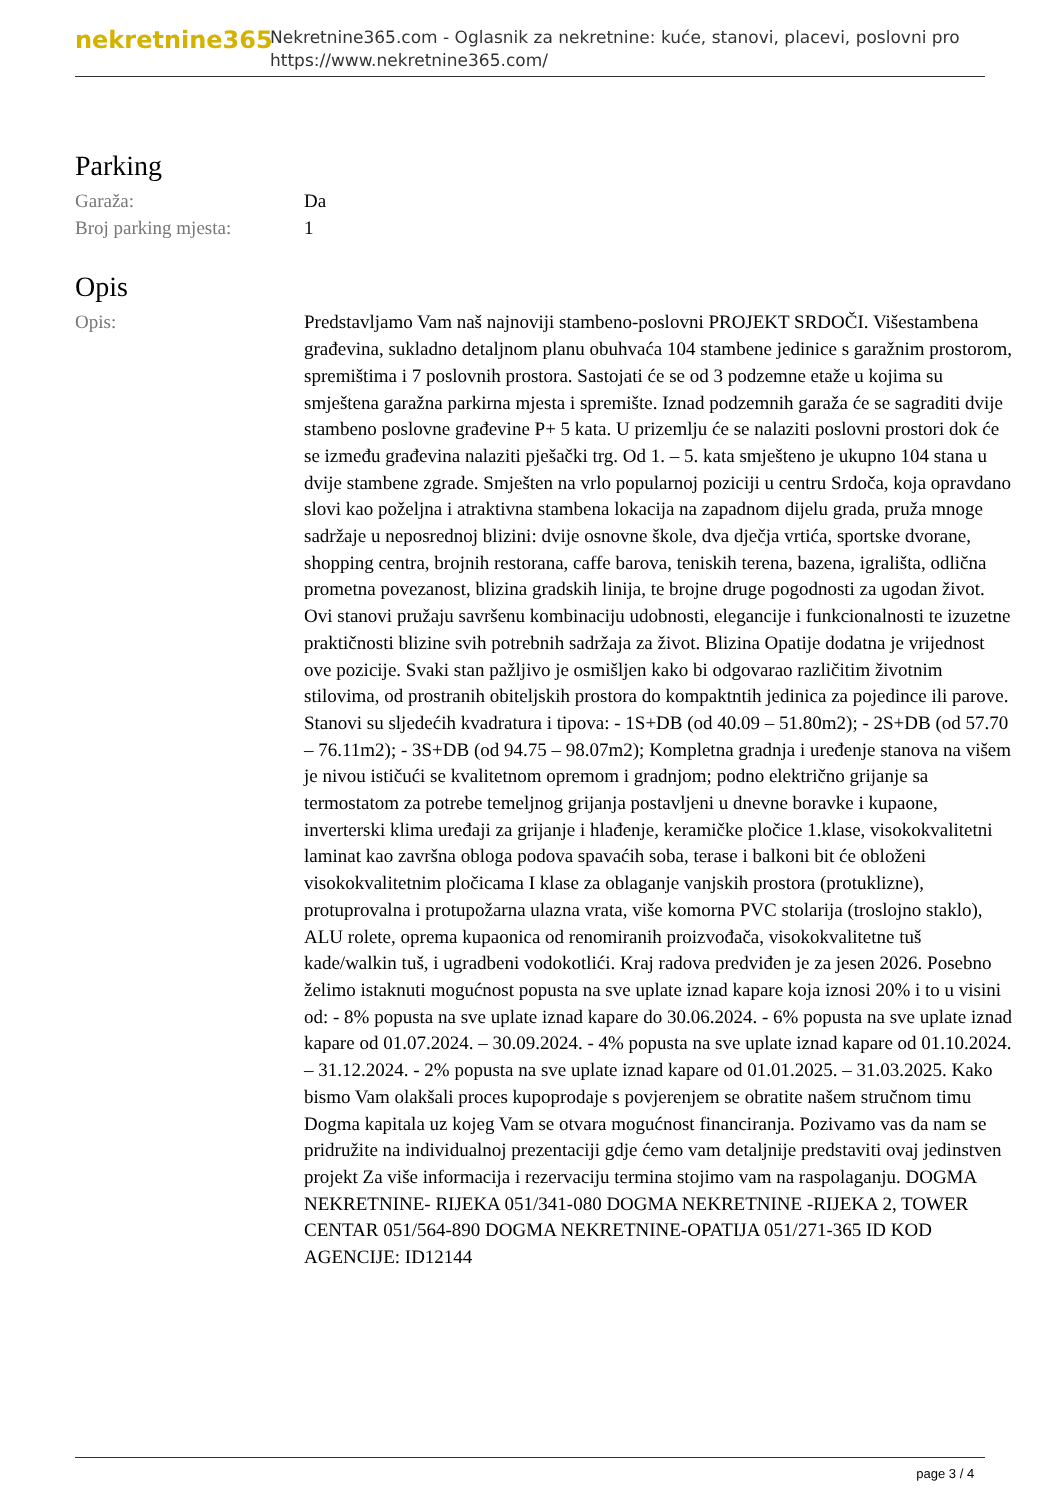nekretnine365
Nekretnine365.com - Oglasnik za nekretnine: kuće, stanovi, placevi, poslovni pro
https://www.nekretnine365.com/
Parking
Garaža: Da
Broj parking mjesta: 1
Opis
Opis: Predstavljamo Vam naš najnoviji stambeno-poslovni PROJEKT SRDOČI. Višestambena građevina, sukladno detaljnom planu obuhvaća 104 stambene jedinice s garažnim prostorom, spremištima i 7 poslovnih prostora. Sastojati će se od 3 podzemne etaže u kojima su smještena garažna parkirna mjesta i spremište. Iznad podzemnih garaža će se sagraditi dvije stambeno poslovne građevine P+ 5 kata. U prizemlju će se nalaziti poslovni prostori dok će se između građevina nalaziti pješački trg. Od 1. – 5. kata smješteno je ukupno 104 stana u dvije stambene zgrade. Smješten na vrlo popularnoj poziciji u centru Srdoča, koja opravdano slovi kao poželjna i atraktivna stambena lokacija na zapadnom dijelu grada, pruža mnoge sadržaje u neposrednoj blizini: dvije osnovne škole, dva dječja vrtića, sportske dvorane, shopping centra, brojnih restorana, caffe barova, teniskih terena, bazena, igrališta, odlična prometna povezanost, blizina gradskih linija, te brojne druge pogodnosti za ugodan život. Ovi stanovi pružaju savršenu kombinaciju udobnosti, elegancije i funkcionalnosti te izuzetne praktičnosti blizine svih potrebnih sadržaja za život. Blizina Opatije dodatna je vrijednost ove pozicije. Svaki stan pažljivo je osmišljen kako bi odgovarao različitim životnim stilovima, od prostranih obiteljskih prostora do kompaktntih jedinica za pojedince ili parove. Stanovi su sljedećih kvadratura i tipova: - 1S+DB (od 40.09 – 51.80m2); - 2S+DB (od 57.70 – 76.11m2); - 3S+DB (od 94.75 – 98.07m2); Kompletna gradnja i uređenje stanova na višem je nivou ističući se kvalitetnom opremom i gradnjom; podno električno grijanje sa termostatom za potrebe temeljnog grijanja postavljeni u dnevne boravke i kupaone, inverterski klima uređaji za grijanje i hlađenje, keramičke pločice 1.klase, visokokvalitetni laminat kao završna obloga podova spavaćih soba, terase i balkoni bit će obloženi visokokvalitetnim pločicama I klase za oblaganje vanjskih prostora (protuklizne), protuprovalna i protupožarna ulazna vrata, više komorna PVC stolarija (troslojno staklo), ALU rolete, oprema kupaonica od renomiranih proizvođača, visokokvalitetne tuš kade/walkin tuš, i ugradbeni vodokotlići. Kraj radova predviđen je za jesen 2026. Posebno želimo istaknuti mogućnost popusta na sve uplate iznad kapare koja iznosi 20% i to u visini od: - 8% popusta na sve uplate iznad kapare do 30.06.2024. - 6% popusta na sve uplate iznad kapare od 01.07.2024. – 30.09.2024. - 4% popusta na sve uplate iznad kapare od 01.10.2024. – 31.12.2024. - 2% popusta na sve uplate iznad kapare od 01.01.2025. – 31.03.2025. Kako bismo Vam olakšali proces kupoprodaje s povjerenjem se obratite našem stručnom timu Dogma kapitala uz kojeg Vam se otvara mogućnost financiranja. Pozivamo vas da nam se pridružite na individualnoj prezentaciji gdje ćemo vam detaljnije predstaviti ovaj jedinstven projekt Za više informacija i rezervaciju termina stojimo vam na raspolaganju. DOGMA NEKRETNINE- RIJEKA 051/341-080 DOGMA NEKRETNINE -RIJEKA 2, TOWER CENTAR 051/564-890 DOGMA NEKRETNINE-OPATIJA 051/271-365 ID KOD AGENCIJE: ID12144
page 3 / 4